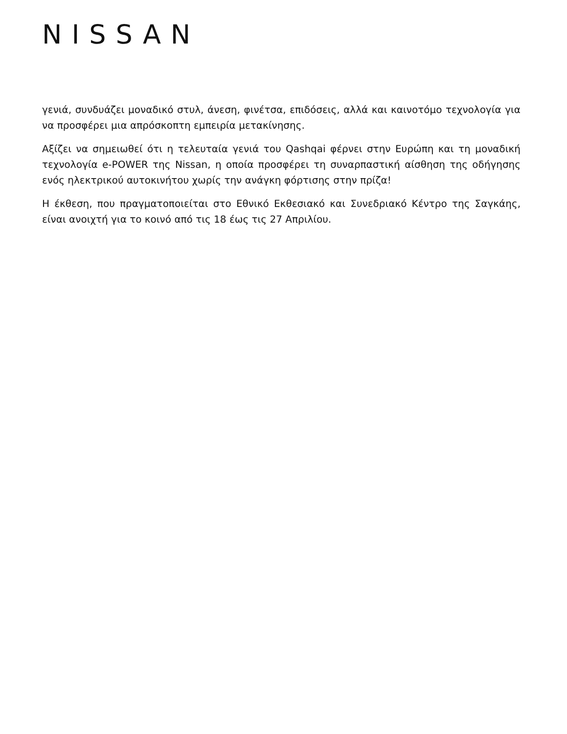NISSAN
γενιά, συνδυάζει μοναδικό στυλ, άνεση, φινέτσα, επιδόσεις, αλλά και καινοτόμο τεχνολογία για να προσφέρει μια απρόσκοπτη εμπειρία μετακίνησης.
Αξίζει να σημειωθεί ότι η τελευταία γενιά του Qashqai φέρνει στην Ευρώπη και τη μοναδική τεχνολογία e-POWER της Nissan, η οποία προσφέρει τη συναρπαστική αίσθηση της οδήγησης ενός ηλεκτρικού αυτοκινήτου χωρίς την ανάγκη φόρτισης στην πρίζα!
Η έκθεση, που πραγματοποιείται στο Εθνικό Εκθεσιακό και Συνεδριακό Κέντρο της Σαγκάης, είναι ανοιχτή για το κοινό από τις 18 έως τις 27 Απριλίου.